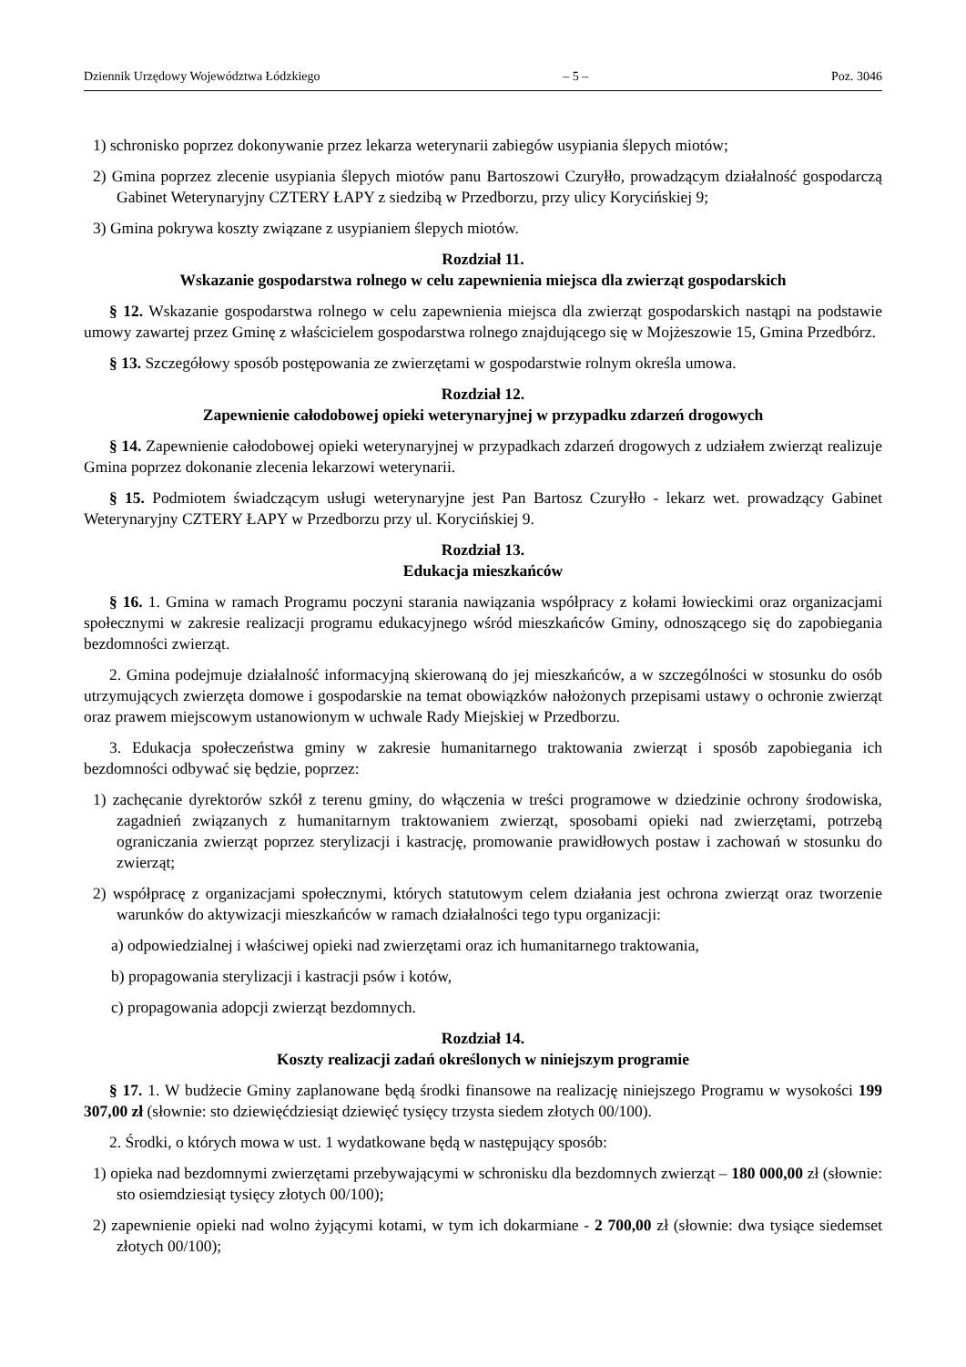Dziennik Urzędowy Województwa Łódzkiego – 5 – Poz. 3046
1) schronisko poprzez dokonywanie przez lekarza weterynarii zabiegów usypiania ślepych miotów;
2) Gmina poprzez zlecenie usypiania ślepych miotów panu Bartoszowi Czuryłło, prowadzącym działalność gospodarczą Gabinet Weterynaryjny CZTERY ŁAPY z siedzibą w Przedborzu, przy ulicy Korycińskiej 9;
3) Gmina pokrywa koszty związane z usypianiem ślepych miotów.
Rozdział 11.
Wskazanie gospodarstwa rolnego w celu zapewnienia miejsca dla zwierząt gospodarskich
§ 12. Wskazanie gospodarstwa rolnego w celu zapewnienia miejsca dla zwierząt gospodarskich nastąpi na podstawie umowy zawartej przez Gminę z właścicielem gospodarstwa rolnego znajdującego się w Mojżeszowie 15, Gmina Przedbórz.
§ 13. Szczegółowy sposób postępowania ze zwierzętami w gospodarstwie rolnym określa umowa.
Rozdział 12.
Zapewnienie całodobowej opieki weterynaryjnej w przypadku zdarzeń drogowych
§ 14. Zapewnienie całodobowej opieki weterynaryjnej w przypadkach zdarzeń drogowych z udziałem zwierząt realizuje Gmina poprzez dokonanie zlecenia lekarzowi weterynarii.
§ 15. Podmiotem świadczącym usługi weterynaryjne jest Pan Bartosz Czuryłło - lekarz wet. prowadzący Gabinet Weterynaryjny CZTERY ŁAPY w Przedborzu przy ul. Korycińskiej 9.
Rozdział 13.
Edukacja mieszkańców
§ 16. 1. Gmina w ramach Programu poczyni starania nawiązania współpracy z kołami łowieckimi oraz organizacjami społecznymi w zakresie realizacji programu edukacyjnego wśród mieszkańców Gminy, odnoszącego się do zapobiegania bezdomności zwierząt.
2. Gmina podejmuje działalność informacyjną skierowaną do jej mieszkańców, a w szczególności w stosunku do osób utrzymujących zwierzęta domowe i gospodarskie na temat obowiązków nałożonych przepisami ustawy o ochronie zwierząt oraz prawem miejscowym ustanowionym w uchwale Rady Miejskiej w Przedborzu.
3. Edukacja społeczeństwa gminy w zakresie humanitarnego traktowania zwierząt i sposób zapobiegania ich bezdomności odbywać się będzie, poprzez:
1) zachęcanie dyrektorów szkół z terenu gminy, do włączenia w treści programowe w dziedzinie ochrony środowiska, zagadnień związanych z humanitarnym traktowaniem zwierząt, sposobami opieki nad zwierzętami, potrzebą ograniczania zwierząt poprzez sterylizacji i kastrację, promowanie prawidłowych postaw i zachowań w stosunku do zwierząt;
2) współpracę z organizacjami społecznymi, których statutowym celem działania jest ochrona zwierząt oraz tworzenie warunków do aktywizacji mieszkańców w ramach działalności tego typu organizacji:
a) odpowiedzialnej i właściwej opieki nad zwierzętami oraz ich humanitarnego traktowania,
b) propagowania sterylizacji i kastracji psów i kotów,
c) propagowania adopcji zwierząt bezdomnych.
Rozdział 14.
Koszty realizacji zadań określonych w niniejszym programie
§ 17. 1. W budżecie Gminy zaplanowane będą środki finansowe na realizację niniejszego Programu w wysokości 199 307,00 zł (słownie: sto dziewięćdziesiąt dziewięć tysięcy trzysta siedem złotych 00/100).
2. Środki, o których mowa w ust. 1 wydatkowane będą w następujący sposób:
1) opieka nad bezdomnymi zwierzętami przebywającymi w schronisku dla bezdomnych zwierząt – 180 000,00 zł (słownie: sto osiemdziesiąt tysięcy złotych 00/100);
2) zapewnienie opieki nad wolno żyjącymi kotami, w tym ich dokarmiane - 2 700,00 zł (słownie: dwa tysiące siedemset złotych 00/100);